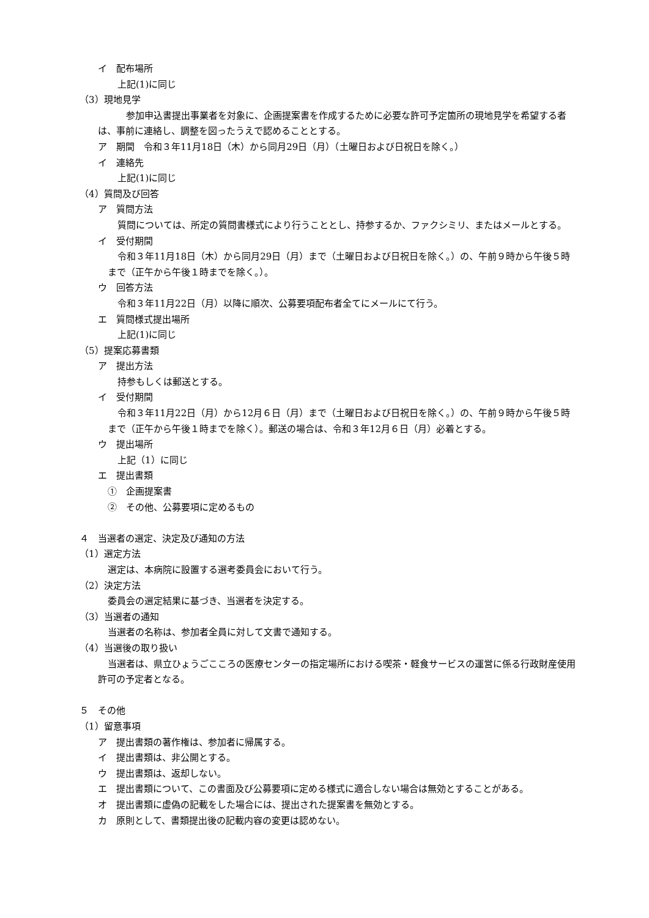イ　配布場所
上記(1)に同じ
（3）現地見学
参加申込書提出事業者を対象に、企画提案書を作成するために必要な許可予定箇所の現地見学を希望する者は、事前に連絡し、調整を図ったうえで認めることとする。
ア　期間　令和３年11月18日（木）から同月29日（月）（土曜日および日祝日を除く。）
イ　連絡先
上記(1)に同じ
（4）質問及び回答
ア　質問方法
質問については、所定の質問書様式により行うこととし、持参するか、ファクシミリ、またはメールとする。
イ　受付期間
令和３年11月18日（木）から同月29日（月）まで（土曜日および日祝日を除く。）の、午前９時から午後５時まで（正午から午後１時までを除く。）。
ウ　回答方法
令和３年11月22日（月）以降に順次、公募要項配布者全てにメールにて行う。
エ　質問様式提出場所
上記(1)に同じ
（5）提案応募書類
ア　提出方法
持参もしくは郵送とする。
イ　受付期間
令和３年11月22日（月）から12月６日（月）まで（土曜日および日祝日を除く。）の、午前９時から午後５時まで（正午から午後１時までを除く）。郵送の場合は、令和３年12月６日（月）必着とする。
ウ　提出場所
上記（1）に同じ
エ　提出書類
①　企画提案書
②　その他、公募要項に定めるもの
４　当選者の選定、決定及び通知の方法
（1）選定方法
選定は、本病院に設置する選考委員会において行う。
（2）決定方法
委員会の選定結果に基づき、当選者を決定する。
（3）当選者の通知
当選者の名称は、参加者全員に対して文書で通知する。
（4）当選後の取り扱い
当選者は、県立ひょうごこころの医療センターの指定場所における喫茶・軽食サービスの運営に係る行政財産使用許可の予定者となる。
５　その他
（1）留意事項
ア　提出書類の著作権は、参加者に帰属する。
イ　提出書類は、非公開とする。
ウ　提出書類は、返却しない。
エ　提出書類について、この書面及び公募要項に定める様式に適合しない場合は無効とすることがある。
オ　提出書類に虚偽の記載をした場合には、提出された提案書を無効とする。
カ　原則として、書類提出後の記載内容の変更は認めない。